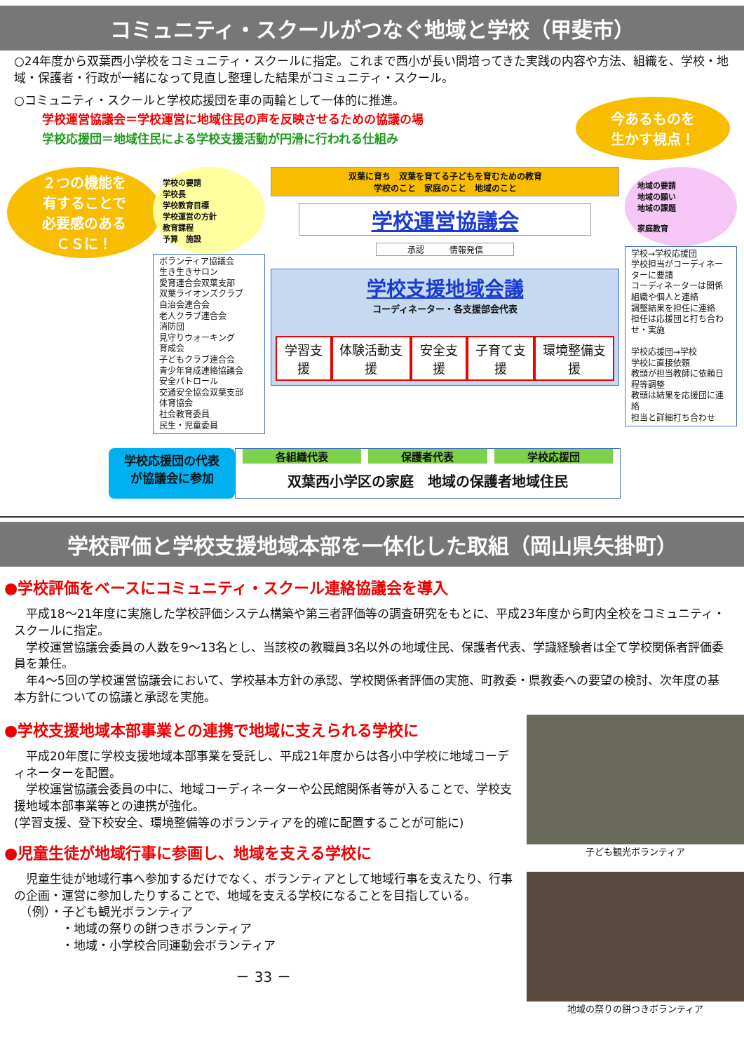コミュニティ・スクールがつなぐ地域と学校（甲斐市）
○24年度から双葉西小学校をコミュニティ・スクールに指定。これまで西小が長い間培ってきた実践の内容や方法、組織を、学校・地域・保護者・行政が一緒になって見直し整理した結果がコミュニティ・スクール。
○コミュニティ・スクールと学校応援団を車の両輪として一体的に推進。
学校運営協議会＝学校運営に地域住民の声を反映させるための協議の場
学校応援団＝地域住民による学校支援活動が円滑に行われる仕組み
今あるものを
生かす視点！
２つの機能を
有することで
必要感のある
ＣＳに！
学校の要請
学校長
学校教育目標
学校運営の方針
教育課程
予算　施設
ボランティア協議会
生き生きサロン
愛育連合会双葉支部
双葉ライオンズクラブ
自治会連合会
老人クラブ連合会
消防団
見守りウォーキング
育成会
子どもクラブ連合会
青少年育成連絡協議会
安全パトロール
交通安全協会双葉支部
体育協会
社会教育委員
民生・児童委員
双葉に育ち　双葉を育てる子どもを育むための教育
学校のこと　家庭のこと　地域のこと
学校運営協議会
承認　　　情報発信
学校支援地域会議
コーディネーター・各支援部会代表
学習支援 体験活動支援 安全支援 子育て支援 環境整備支援
地域の要請
地域の願い
地域の課題
家庭教育
学校→学校応援団
学校担当がコーディネーターに要請
コーディネーターは関係組織や個人と連絡
調整結果を担任に連絡
担任は応援団と打ち合わせ・実施
学校応援団→学校
学校に直接依頼
教頭が担当教師に依頼日程等調整
教頭は結果を応援団に連絡
担当と詳細打ち合わせ
学校応援団の代表が協議会に参加
各組織代表 保護者代表 学校応援団
双葉西小学区の家庭　地域の保護者地域住民
学校評価と学校支援地域本部を一体化した取組（岡山県矢掛町）
●学校評価をベースにコミュニティ・スクール連絡協議会を導入
　平成18～21年度に実施した学校評価システム構築や第三者評価等の調査研究をもとに、平成23年度から町内全校をコミュニティ・スクールに指定。
　学校運営協議会委員の人数を9～13名とし、当該校の教職員3名以外の地域住民、保護者代表、学識経験者は全て学校関係者評価委員を兼任。
　年4～5回の学校運営協議会において、学校基本方針の承認、学校関係者評価の実施、町教委・県教委への要望の検討、次年度の基本方針についての協議と承認を実施。
●学校支援地域本部事業との連携で地域に支えられる学校に
　平成20年度に学校支援地域本部事業を受託し、平成21年度からは各小中学校に地域コーディネーターを配置。
　学校運営協議会委員の中に、地域コーディネーターや公民館関係者等が入ることで、学校支援地域本部事業等との連携が強化。
(学習支援、登下校安全、環境整備等のボランティアを的確に配置することが可能に)
●児童生徒が地域行事に参画し、地域を支える学校に
　児童生徒が地域行事へ参加するだけでなく、ボランティアとして地域行事を支えたり、行事の企画・運営に参加したりすることで、地域を支える学校になることを目指している。
　（例）・子ども観光ボランティア
　　　　・地域の祭りの餅つきボランティア
　　　　・地域・小学校合同運動会ボランティア
－ 33 －
子ども観光ボランティア
地域の祭りの餅つきボランティア